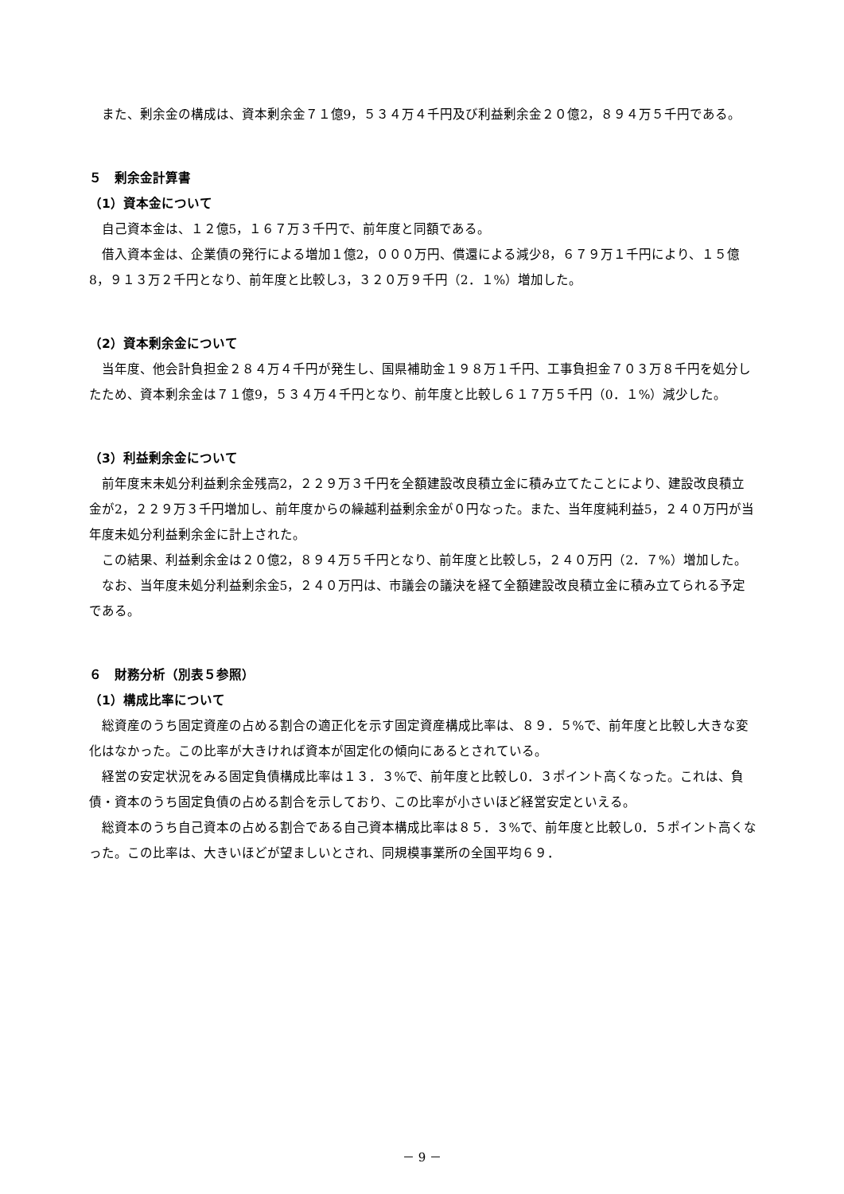また、剰余金の構成は、資本剰余金７１億9，５３４万４千円及び利益剰余金２０億2，８９４万５千円である。
５　剰余金計算書
（1）資本金について
自己資本金は、１２億5，１６７万３千円で、前年度と同額である。
借入資本金は、企業債の発行による増加１億2，０００万円、償還による減少8，６７９万１千円により、１５億8，９１３万２千円となり、前年度と比較し3，３２０万９千円（2．１%）増加した。
（2）資本剰余金について
当年度、他会計負担金２８４万４千円が発生し、国県補助金１９８万１千円、工事負担金７０３万８千円を処分したため、資本剰余金は７１億9，５３４万４千円となり、前年度と比較し６１７万５千円（0．１%）減少した。
（3）利益剰余金について
前年度末未処分利益剰余金残高2，２２９万３千円を全額建設改良積立金に積み立てたことにより、建設改良積立金が2，２２９万３千円増加し、前年度からの繰越利益剰余金が０円なった。また、当年度純利益5，２４０万円が当年度未処分利益剰余金に計上された。
この結果、利益剰余金は２０億2，８９４万５千円となり、前年度と比較し5，２４０万円（2．７%）増加した。
なお、当年度未処分利益剰余金5，２４０万円は、市議会の議決を経て全額建設改良積立金に積み立てられる予定である。
６　財務分析（別表５参照）
（1）構成比率について
総資産のうち固定資産の占める割合の適正化を示す固定資産構成比率は、８９．５%で、前年度と比較し大きな変化はなかった。この比率が大きければ資本が固定化の傾向にあるとされている。
経営の安定状況をみる固定負債構成比率は１３．３%で、前年度と比較し0．３ポイント高くなった。これは、負債・資本のうち固定負債の占める割合を示しており、この比率が小さいほど経営安定といえる。
総資本のうち自己資本の占める割合である自己資本構成比率は８５．３%で、前年度と比較し0．５ポイント高くなった。この比率は、大きいほどが望ましいとされ、同規模事業所の全国平均６９．
－ 9 －